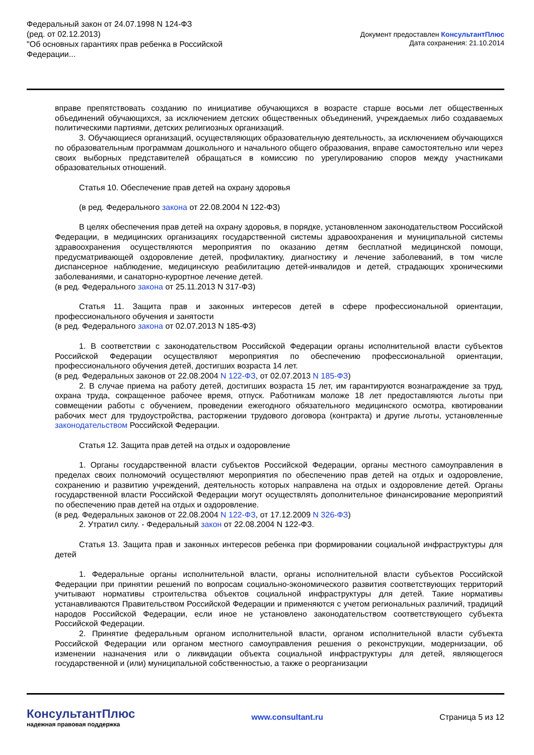Федеральный закон от 24.07.1998 N 124-ФЗ
(ред. от 02.12.2013)
"Об основных гарантиях прав ребенка в Российской
Федерации...
Документ предоставлен КонсультантПлюс
Дата сохранения: 21.10.2014
вправе препятствовать созданию по инициативе обучающихся в возрасте старше восьми лет общественных объединений обучающихся, за исключением детских общественных объединений, учреждаемых либо создаваемых политическими партиями, детских религиозных организаций.
3. Обучающиеся организаций, осуществляющих образовательную деятельность, за исключением обучающихся по образовательным программам дошкольного и начального общего образования, вправе самостоятельно или через своих выборных представителей обращаться в комиссию по урегулированию споров между участниками образовательных отношений.
Статья 10. Обеспечение прав детей на охрану здоровья
(в ред. Федерального закона от 22.08.2004 N 122-ФЗ)
В целях обеспечения прав детей на охрану здоровья, в порядке, установленном законодательством Российской Федерации, в медицинских организациях государственной системы здравоохранения и муниципальной системы здравоохранения осуществляются мероприятия по оказанию детям бесплатной медицинской помощи, предусматривающей оздоровление детей, профилактику, диагностику и лечение заболеваний, в том числе диспансерное наблюдение, медицинскую реабилитацию детей-инвалидов и детей, страдающих хроническими заболеваниями, и санаторно-курортное лечение детей.
(в ред. Федерального закона от 25.11.2013 N 317-ФЗ)
Статья 11. Защита прав и законных интересов детей в сфере профессиональной ориентации, профессионального обучения и занятости
(в ред. Федерального закона от 02.07.2013 N 185-ФЗ)
1. В соответствии с законодательством Российской Федерации органы исполнительной власти субъектов Российской Федерации осуществляют мероприятия по обеспечению профессиональной ориентации, профессионального обучения детей, достигших возраста 14 лет.
(в ред. Федеральных законов от 22.08.2004 N 122-ФЗ, от 02.07.2013 N 185-ФЗ)
2. В случае приема на работу детей, достигших возраста 15 лет, им гарантируются вознаграждение за труд, охрана труда, сокращенное рабочее время, отпуск. Работникам моложе 18 лет предоставляются льготы при совмещении работы с обучением, проведении ежегодного обязательного медицинского осмотра, квотировании рабочих мест для трудоустройства, расторжении трудового договора (контракта) и другие льготы, установленные законодательством Российской Федерации.
Статья 12. Защита прав детей на отдых и оздоровление
1. Органы государственной власти субъектов Российской Федерации, органы местного самоуправления в пределах своих полномочий осуществляют мероприятия по обеспечению прав детей на отдых и оздоровление, сохранению и развитию учреждений, деятельность которых направлена на отдых и оздоровление детей. Органы государственной власти Российской Федерации могут осуществлять дополнительное финансирование мероприятий по обеспечению прав детей на отдых и оздоровление.
(в ред. Федеральных законов от 22.08.2004 N 122-ФЗ, от 17.12.2009 N 326-ФЗ)
2. Утратил силу. - Федеральный закон от 22.08.2004 N 122-ФЗ.
Статья 13. Защита прав и законных интересов ребенка при формировании социальной инфраструктуры для детей
1. Федеральные органы исполнительной власти, органы исполнительной власти субъектов Российской Федерации при принятии решений по вопросам социально-экономического развития соответствующих территорий учитывают нормативы строительства объектов социальной инфраструктуры для детей. Такие нормативы устанавливаются Правительством Российской Федерации и применяются с учетом региональных различий, традиций народов Российской Федерации, если иное не установлено законодательством соответствующего субъекта Российской Федерации.
2. Принятие федеральным органом исполнительной власти, органом исполнительной власти субъекта Российской Федерации или органом местного самоуправления решения о реконструкции, модернизации, об изменении назначения или о ликвидации объекта социальной инфраструктуры для детей, являющегося государственной и (или) муниципальной собственностью, а также о реорганизации
КонсультантПлюс
надежная правовая поддержка
www.consultant.ru Страница 5 из 12